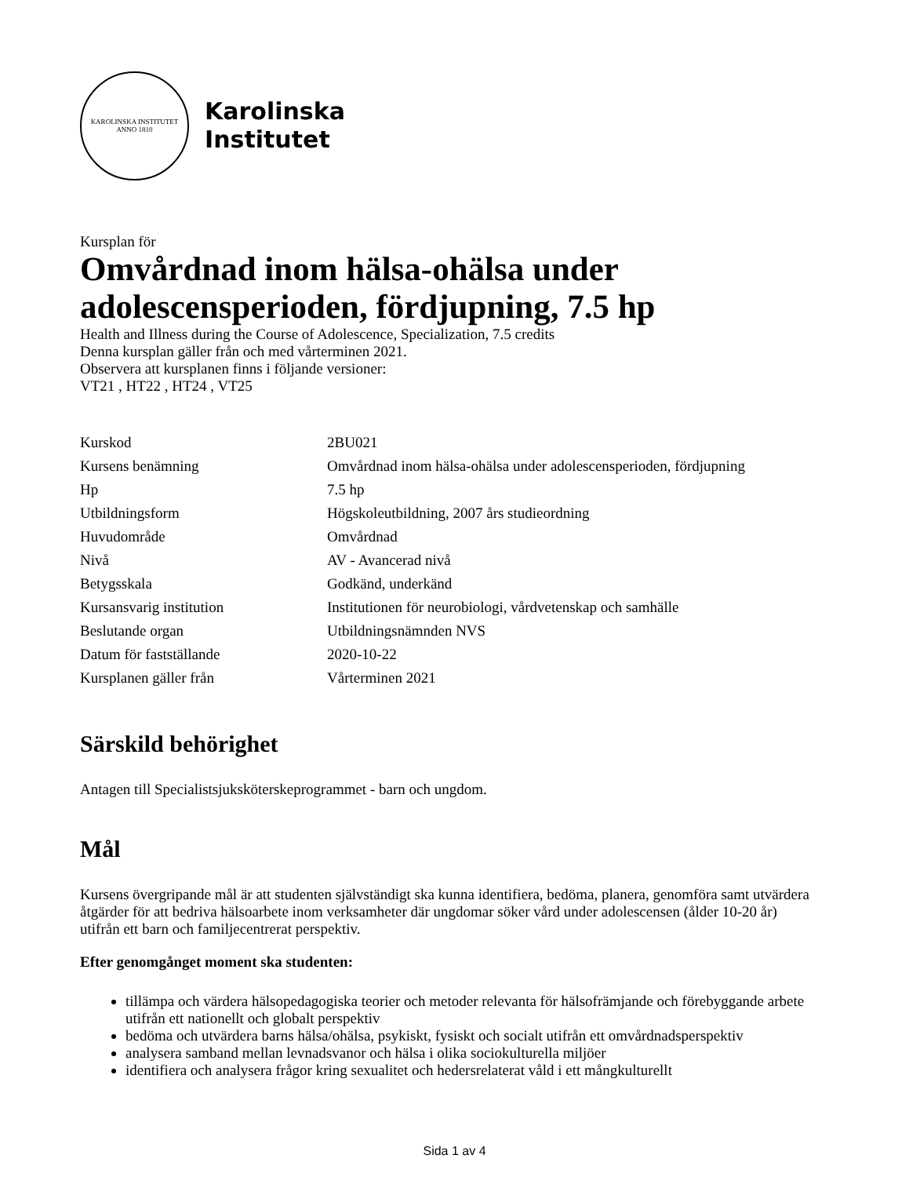KAROLINSKA INSTITUTET
ANNO 1810
Karolinska
Institutet
Kursplan för
Omvårdnad inom hälsa-ohälsa under adolescensperioden, fördjupning, 7.5 hp
Health and Illness during the Course of Adolescence, Specialization, 7.5 credits
Denna kursplan gäller från och med vårterminen 2021.
Observera att kursplanen finns i följande versioner:
VT21 , HT22 , HT24 , VT25
| Kurskod | 2BU021 |
| Kursens benämning | Omvårdnad inom hälsa-ohälsa under adolescensperioden, fördjupning |
| Hp | 7.5 hp |
| Utbildningsform | Högskoleutbildning, 2007 års studieordning |
| Huvudområde | Omvårdnad |
| Nivå | AV - Avancerad nivå |
| Betygsskala | Godkänd, underkänd |
| Kursansvarig institution | Institutionen för neurobiologi, vårdvetenskap och samhälle |
| Beslutande organ | Utbildningsnämnden NVS |
| Datum för fastställande | 2020-10-22 |
| Kursplanen gäller från | Vårterminen 2021 |
Särskild behörighet
Antagen till Specialistsjuksköterskeprogrammet - barn och ungdom.
Mål
Kursens övergripande mål är att studenten självständigt ska kunna identifiera, bedöma, planera, genomföra samt utvärdera åtgärder för att bedriva hälsoarbete inom verksamheter där ungdomar söker vård under adolescensen (ålder 10-20 år) utifrån ett barn och familjecentrerat perspektiv.
Efter genomgånget moment ska studenten:
tillämpa och värdera hälsopedagogiska teorier och metoder relevanta för hälsofrämjande och förebyggande arbete utifrån ett nationellt och globalt perspektiv
bedöma och utvärdera barns hälsa/ohälsa, psykiskt, fysiskt och socialt utifrån ett omvårdnadsperspektiv
analysera samband mellan levnadsvanor och hälsa i olika sociokulturella miljöer
identifiera och analysera frågor kring sexualitet och hedersrelaterat våld i ett mångkulturellt
Sida 1 av 4